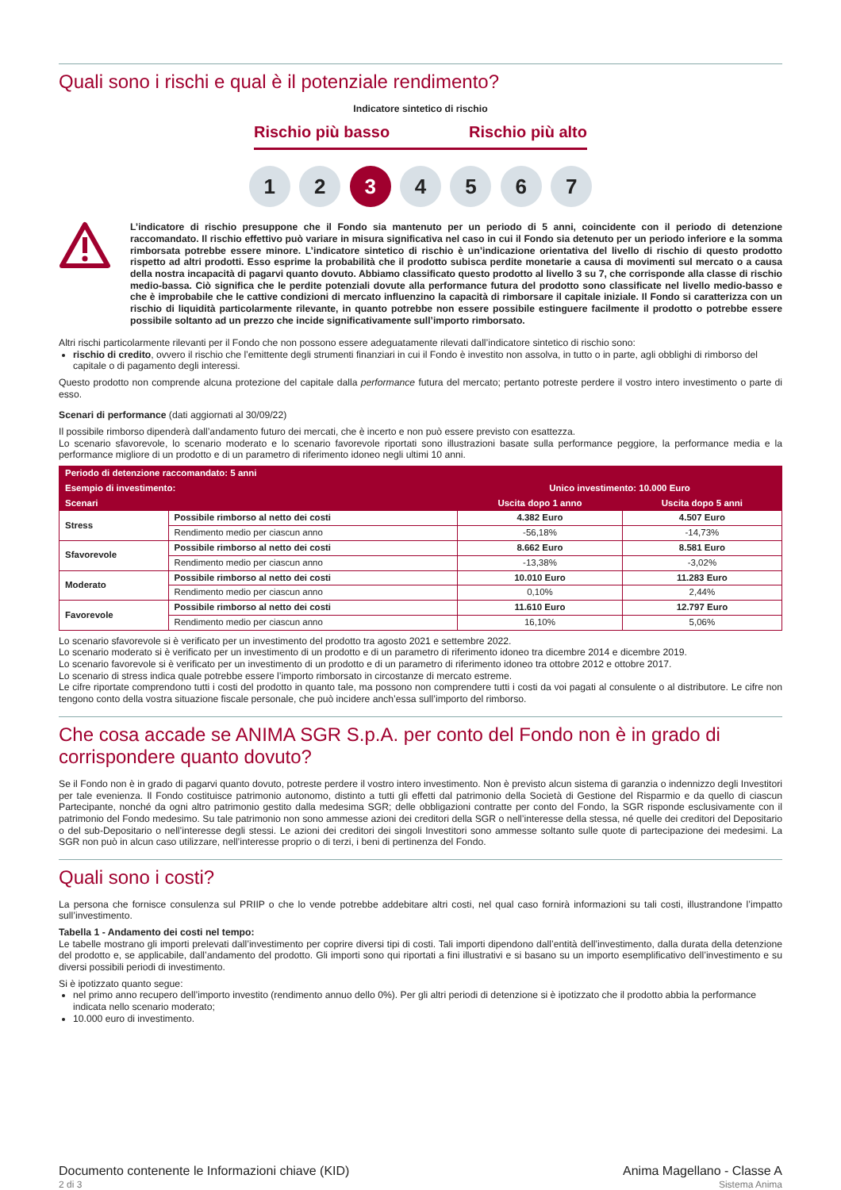Quali sono i rischi e qual è il potenziale rendimento?
Indicatore sintetico di rischio
Rischio più basso Rischio più alto
1 2 3 4 5 6 7
L’indicatore di rischio presuppone che il Fondo sia mantenuto per un periodo di 5 anni, coincidente con il periodo di detenzione raccomandato. Il rischio effettivo può variare in misura significativa nel caso in cui il Fondo sia detenuto per un periodo inferiore e la somma rimborsata potrebbe essere minore. L’indicatore sintetico di rischio è un’indicazione orientativa del livello di rischio di questo prodotto rispetto ad altri prodotti. Esso esprime la probabilità che il prodotto subisca perdite monetarie a causa di movimenti sul mercato o a causa della nostra incapacità di pagarvi quanto dovuto. Abbiamo classificato questo prodotto al livello 3 su 7, che corrisponde alla classe di rischio medio-bassa. Ciò significa che le perdite potenziali dovute alla performance futura del prodotto sono classificate nel livello medio-basso e che è improbabile che le cattive condizioni di mercato influenzino la capacità di rimborsare il capitale iniziale. Il Fondo si caratterizza con un rischio di liquidità particolarmente rilevante, in quanto potrebbe non essere possibile estinguere facilmente il prodotto o potrebbe essere possibile soltanto ad un prezzo che incide significativamente sull’importo rimborsato.
Altri rischi particolarmente rilevanti per il Fondo che non possono essere adeguatamente rilevati dall’indicatore sintetico di rischio sono:
rischio di credito, ovvero il rischio che l’emittente degli strumenti finanziari in cui il Fondo è investito non assolva, in tutto o in parte, agli obblighi di rimborso del capitale o di pagamento degli interessi.
Questo prodotto non comprende alcuna protezione del capitale dalla performance futura del mercato; pertanto potreste perdere il vostro intero investimento o parte di esso.
Scenari di performance (dati aggiornati al 30/09/22)
Il possibile rimborso dipenderà dall’andamento futuro dei mercati, che è incerto e non può essere previsto con esattezza.
Lo scenario sfavorevole, lo scenario moderato e lo scenario favorevole riportati sono illustrazioni basate sulla performance peggiore, la performance media e la performance migliore di un prodotto e di un parametro di riferimento idoneo negli ultimi 10 anni.
| Periodo di detenzione raccomandato: 5 anni | | | |
| --- | --- | --- | --- |
| Esempio di investimento: | | Unico investimento: 10.000 Euro | |
| Scenari | | Uscita dopo 1 anno | Uscita dopo 5 anni |
| Stress | Possibile rimborso al netto dei costi | 4.382 Euro | 4.507 Euro |
| | Rendimento medio per ciascun anno | -56,18% | -14,73% |
| Sfavorevole | Possibile rimborso al netto dei costi | 8.662 Euro | 8.581 Euro |
| | Rendimento medio per ciascun anno | -13,38% | -3,02% |
| Moderato | Possibile rimborso al netto dei costi | 10.010 Euro | 11.283 Euro |
| | Rendimento medio per ciascun anno | 0,10% | 2,44% |
| Favorevole | Possibile rimborso al netto dei costi | 11.610 Euro | 12.797 Euro |
| | Rendimento medio per ciascun anno | 16,10% | 5,06% |
Lo scenario sfavorevole si è verificato per un investimento del prodotto tra agosto 2021 e settembre 2022.
Lo scenario moderato si è verificato per un investimento di un prodotto e di un parametro di riferimento idoneo tra dicembre 2014 e dicembre 2019.
Lo scenario favorevole si è verificato per un investimento di un prodotto e di un parametro di riferimento idoneo tra ottobre 2012 e ottobre 2017.
Lo scenario di stress indica quale potrebbe essere l’importo rimborsato in circostanze di mercato estreme.
Le cifre riportate comprendono tutti i costi del prodotto in quanto tale, ma possono non comprendere tutti i costi da voi pagati al consulente o al distributore. Le cifre non tengono conto della vostra situazione fiscale personale, che può incidere anch’essa sull’importo del rimborso.
Che cosa accade se ANIMA SGR S.p.A. per conto del Fondo non è in grado di corrispondere quanto dovuto?
Se il Fondo non è in grado di pagarvi quanto dovuto, potreste perdere il vostro intero investimento. Non è previsto alcun sistema di garanzia o indennizzo degli Investitori per tale evenienza. Il Fondo costituisce patrimonio autonomo, distinto a tutti gli effetti dal patrimonio della Società di Gestione del Risparmio e da quello di ciascun Partecipante, nonché da ogni altro patrimonio gestito dalla medesima SGR; delle obbligazioni contratte per conto del Fondo, la SGR risponde esclusivamente con il patrimonio del Fondo medesimo. Su tale patrimonio non sono ammesse azioni dei creditori della SGR o nell’interesse della stessa, né quelle dei creditori del Depositario o del sub-Depositario o nell’interesse degli stessi. Le azioni dei creditori dei singoli Investitori sono ammesse soltanto sulle quote di partecipazione dei medesimi. La SGR non può in alcun caso utilizzare, nell’interesse proprio o di terzi, i beni di pertinenza del Fondo.
Quali sono i costi?
La persona che fornisce consulenza sul PRIIP o che lo vende potrebbe addebitare altri costi, nel qual caso fornirà informazioni su tali costi, illustrandone l’impatto sull’investimento.
Tabella 1 - Andamento dei costi nel tempo:
Le tabelle mostrano gli importi prelevati dall’investimento per coprire diversi tipi di costi. Tali importi dipendono dall’entità dell’investimento, dalla durata della detenzione del prodotto e, se applicabile, dall’andamento del prodotto. Gli importi sono qui riportati a fini illustrativi e si basano su un importo esemplificativo dell’investimento e su diversi possibili periodi di investimento.
Si è ipotizzato quanto segue:
nel primo anno recupero dell’importo investito (rendimento annuo dello 0%). Per gli altri periodi di detenzione si è ipotizzato che il prodotto abbia la performance indicata nello scenario moderato;
10.000 euro di investimento.
Documento contenente le Informazioni chiave (KID)
2 di 3
Anima Magellano - Classe A
Sistema Anima